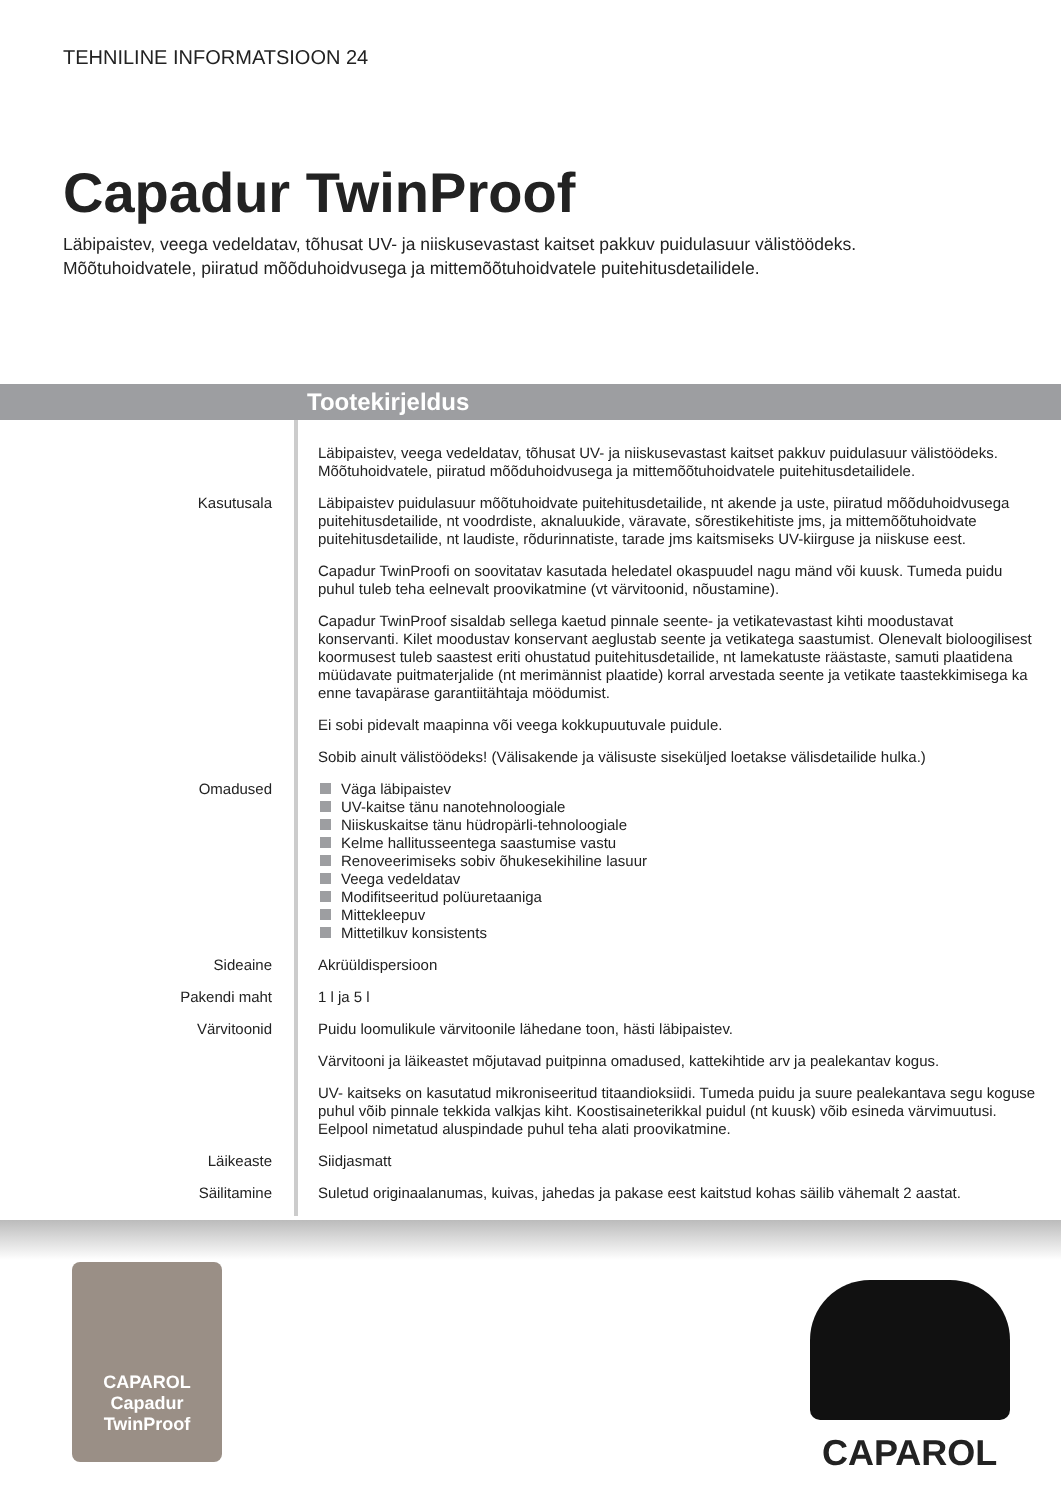TEHNILINE INFORMATSIOON 24
Capadur TwinProof
Läbipaistev, veega vedeldatav, tõhusat UV- ja niiskusevastast kaitset pakkuv puidulasuur välistöödeks.
Mõõtuhoidvatele, piiratud mõõduhoidvusega ja mittemõõtuhoidvatele puitehitusdetailidele.
Tootekirjeldus
| | Läbipaistev, veega vedeldatav, tõhusat UV- ja niiskusevastast kaitset pakkuv puidulasuur välistöödeks. Mõõtuhoidvatele, piiratud mõõduhoidvusega ja mittemõõtuhoidvatele puitehitusdetailidele. |
| Kasutusala | Läbipaistev puidulasuur mõõtuhoidvate puitehitusdetailide, nt akende ja uste, piiratud mõõduhoidvusega puitehitusdetailide, nt voodrdiste, aknaluukide, väravate, sõrestikehitiste jms, ja mittemõõtuhoidvate puitehitusdetailide, nt laudiste, rõdurinnatiste, tarade jms kaitsmiseks UV-kiirguse ja niiskuse eest. Capadur TwinProofi on soovitatav kasutada heledatel okaspuudel nagu mänd või kuusk. Tumeda puidu puhul tuleb teha eelnevalt proovikatmine (vt värvitoonid, nõustamine). Capadur TwinProof sisaldab sellega kaetud pinnale seente- ja vetikatevastast kihti moodustavat konservanti. Kilet moodustav konservant aeglustab seente ja vetikatega saastumist. Olenevalt bioloogilisest koormusest tuleb saastest eriti ohustatud puitehitusdetailide, nt lamekatuste räästaste, samuti plaatidena müüdavate puitmaterjalide (nt merimännist plaatide) korral arvestada seente ja vetikate taastekkimisega ka enne tavapärase garantiitähtaja möödumist. Ei sobi pidevalt maapinna või veega kokkupuutuvale puidule. Sobib ainult välistöödeks! (Välisakende ja välisuste siseküljed loetakse välisdetailide hulka.) |
| Omadused | Väga läbipaistev UV-kaitse tänu nanotehnoloogiale Niiskuskaitse tänu hüdropärli-tehnoloogiale Kelme hallitusseentega saastumise vastu Renoveerimiseks sobiv õhukesekihiline lasuur Veega vedeldatav Modifitseeritud polüuretaaniga Mittekleepuv Mittetilkuv konsistents |
| Sideaine | Akrüüldispersioon |
| Pakendi maht | 1 l ja 5 l |
| Värvitoonid | Puidu loomulikule värvitoonile lähedane toon, hästi läbipaistev. Värvitooni ja läikeastet mõjutavad puitpinna omadused, kattekihtide arv ja pealekantav kogus. UV- kaitseks on kasutatud mikroniseeritud titaandioksiidi. Tumeda puidu ja suure pealekantava segu koguse puhul võib pinnale tekkida valkjas kiht. Koostisaineterikkal puidul (nt kuusk) võib esineda värvimuutusi. Eelpool nimetatud aluspindade puhul teha alati proovikatmine. |
| Läikeaste | Siidjasmatt |
| Säilitamine | Suletud originaalanumas, kuivas, jahedas ja pakase eest kaitstud kohas säilib vähemalt 2 aastat. |
CAPAROL
Capadur
TwinProof
CAPAROL